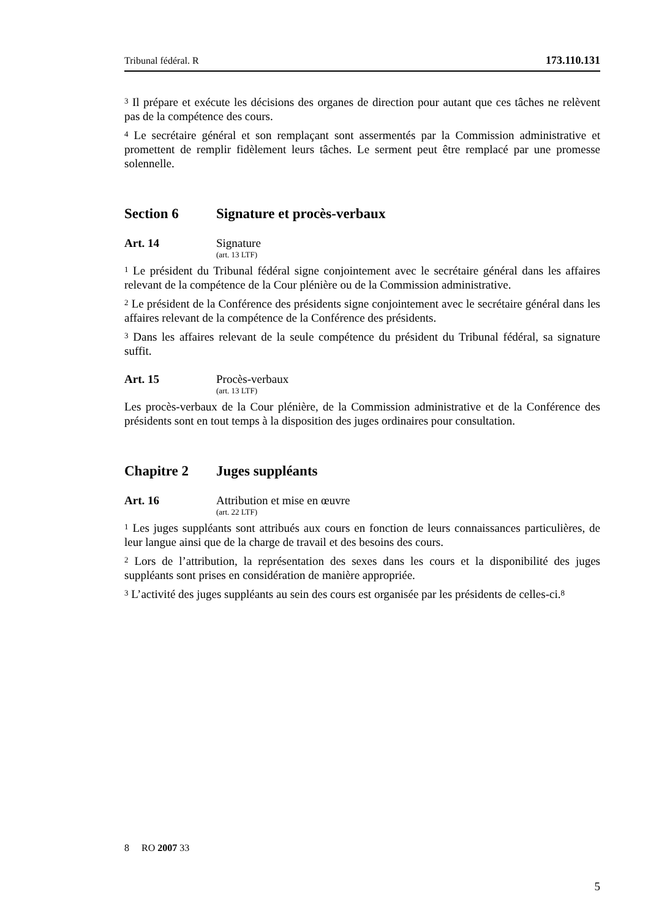Tribunal fédéral. R 173.110.131
<sup>3</sup> Il prépare et exécute les décisions des organes de direction pour autant que ces tâches ne relèvent pas de la compétence des cours.
<sup>4</sup> Le secrétaire général et son remplaçant sont assermentés par la Commission administrative et promettent de remplir fidèlement leurs tâches. Le serment peut être remplacé par une promesse solennelle.
Section 6 Signature et procès-verbaux
Art. 14 Signature
(art. 13 LTF)
<sup>1</sup> Le président du Tribunal fédéral signe conjointement avec le secrétaire général dans les affaires relevant de la compétence de la Cour plénière ou de la Commission administrative.
<sup>2</sup> Le président de la Conférence des présidents signe conjointement avec le secrétaire général dans les affaires relevant de la compétence de la Conférence des présidents.
<sup>3</sup> Dans les affaires relevant de la seule compétence du président du Tribunal fédéral, sa signature suffit.
Art. 15 Procès-verbaux
(art. 13 LTF)
Les procès-verbaux de la Cour plénière, de la Commission administrative et de la Conférence des présidents sont en tout temps à la disposition des juges ordinaires pour consultation.
Chapitre 2 Juges suppléants
Art. 16 Attribution et mise en œuvre
(art. 22 LTF)
<sup>1</sup> Les juges suppléants sont attribués aux cours en fonction de leurs connaissances particulières, de leur langue ainsi que de la charge de travail et des besoins des cours.
<sup>2</sup> Lors de l’attribution, la représentation des sexes dans les cours et la disponibilité des juges suppléants sont prises en considération de manière appropriée.
<sup>3</sup> L’activité des juges suppléants au sein des cours est organisée par les présidents de celles-ci.<sup>8</sup>
8 RO 2007 33
5